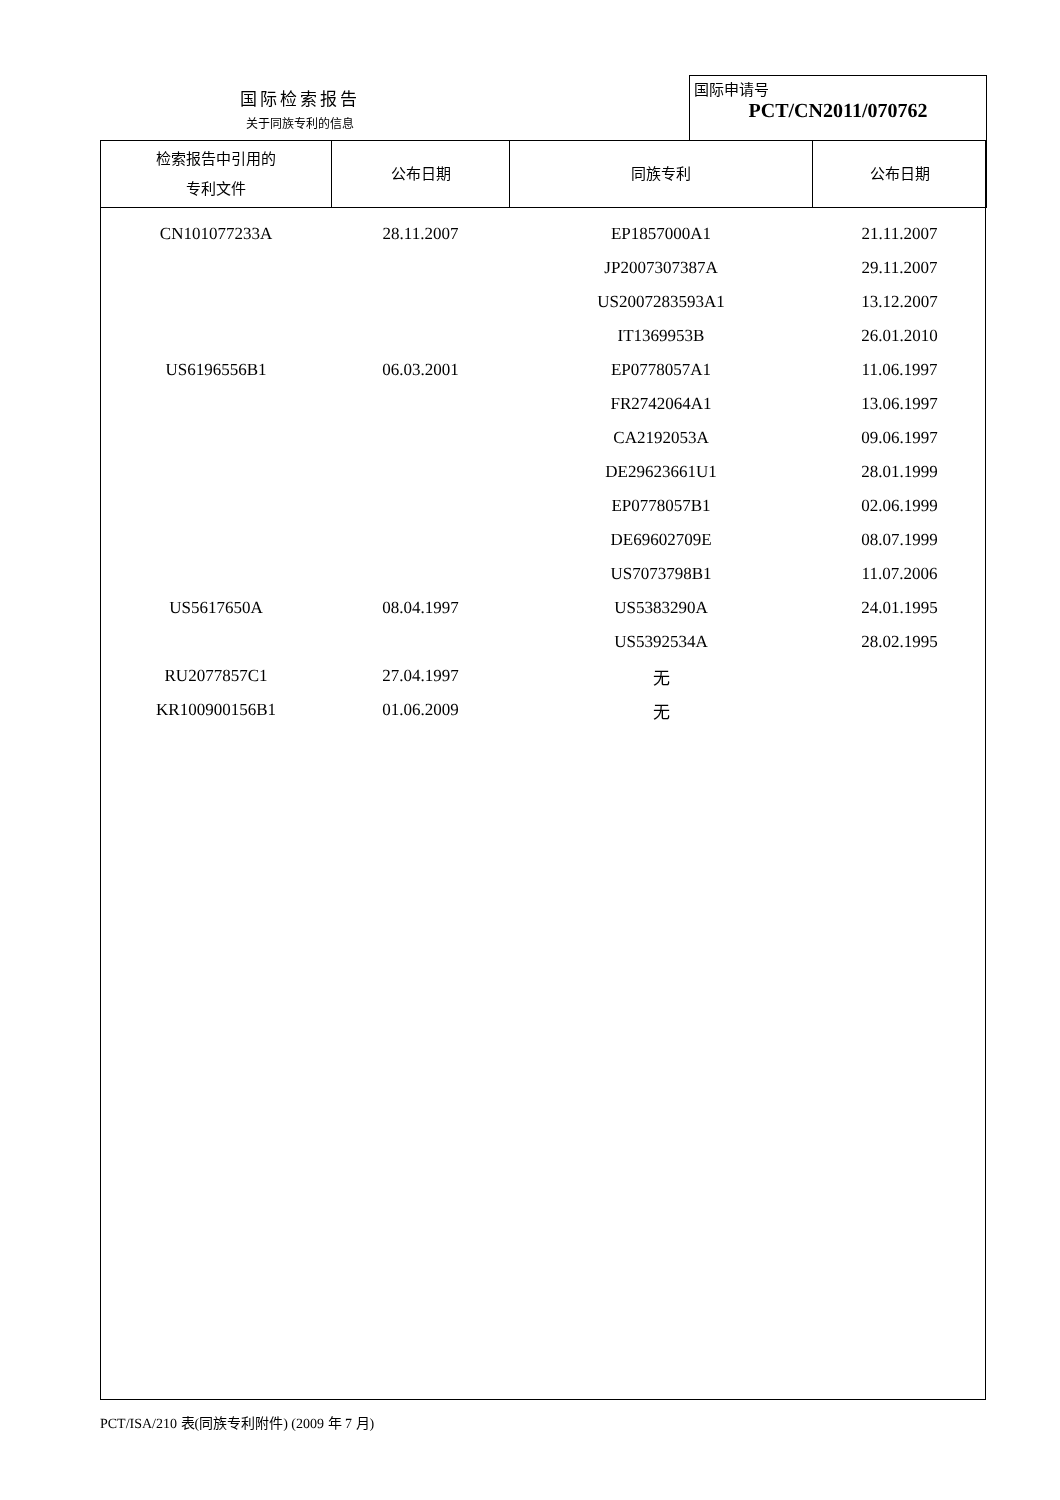国际检索报告
关于同族专利的信息
国际申请号
PCT/CN2011/070762
| 检索报告中引用的 专利文件 | 公布日期 | 同族专利 | 公布日期 |
| --- | --- | --- | --- |
| CN101077233A | 28.11.2007 | EP1857000A1 | 21.11.2007 |
| | | JP2007307387A | 29.11.2007 |
| | | US2007283593A1 | 13.12.2007 |
| | | IT1369953B | 26.01.2010 |
| US6196556B1 | 06.03.2001 | EP0778057A1 | 11.06.1997 |
| | | FR2742064A1 | 13.06.1997 |
| | | CA2192053A | 09.06.1997 |
| | | DE29623661U1 | 28.01.1999 |
| | | EP0778057B1 | 02.06.1999 |
| | | DE69602709E | 08.07.1999 |
| | | US7073798B1 | 11.07.2006 |
| US5617650A | 08.04.1997 | US5383290A | 24.01.1995 |
| | | US5392534A | 28.02.1995 |
| RU2077857C1 | 27.04.1997 | 无 | |
| KR100900156B1 | 01.06.2009 | 无 | |
PCT/ISA/210 表(同族专利附件) (2009 年 7 月)